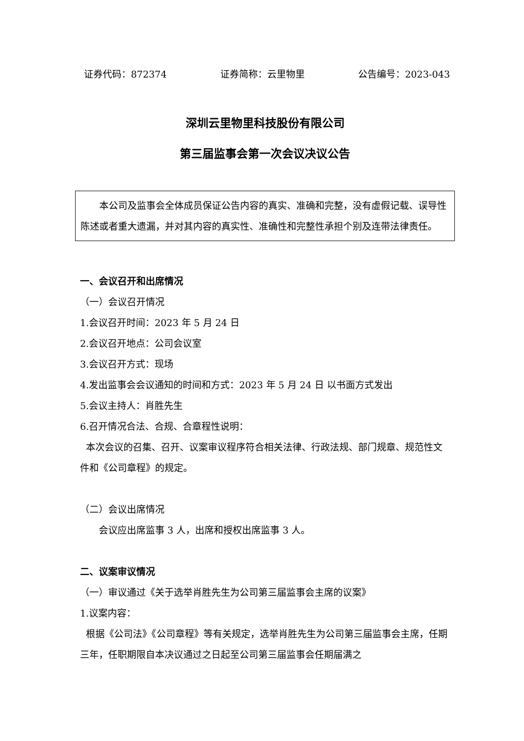证券代码：872374 证券简称：云里物里 公告编号：2023-043
深圳云里物里科技股份有限公司
第三届监事会第一次会议决议公告
本公司及监事会全体成员保证公告内容的真实、准确和完整，没有虚假记载、误导性陈述或者重大遗漏，并对其内容的真实性、准确性和完整性承担个别及连带法律责任。
一、会议召开和出席情况
（一）会议召开情况
1.会议召开时间：2023 年 5 月 24 日
2.会议召开地点：公司会议室
3.会议召开方式：现场
4.发出监事会会议通知的时间和方式：2023 年 5 月 24 日 以书面方式发出
5.会议主持人：肖胜先生
6.召开情况合法、合规、合章程性说明：
本次会议的召集、召开、议案审议程序符合相关法律、行政法规、部门规章、规范性文件和《公司章程》的规定。
（二）会议出席情况
会议应出席监事 3 人，出席和授权出席监事 3 人。
二、议案审议情况
（一）审议通过《关于选举肖胜先生为公司第三届监事会主席的议案》
1.议案内容：
根据《公司法》《公司章程》等有关规定，选举肖胜先生为公司第三届监事会主席，任期三年，任职期限自本决议通过之日起至公司第三届监事会任期届满之